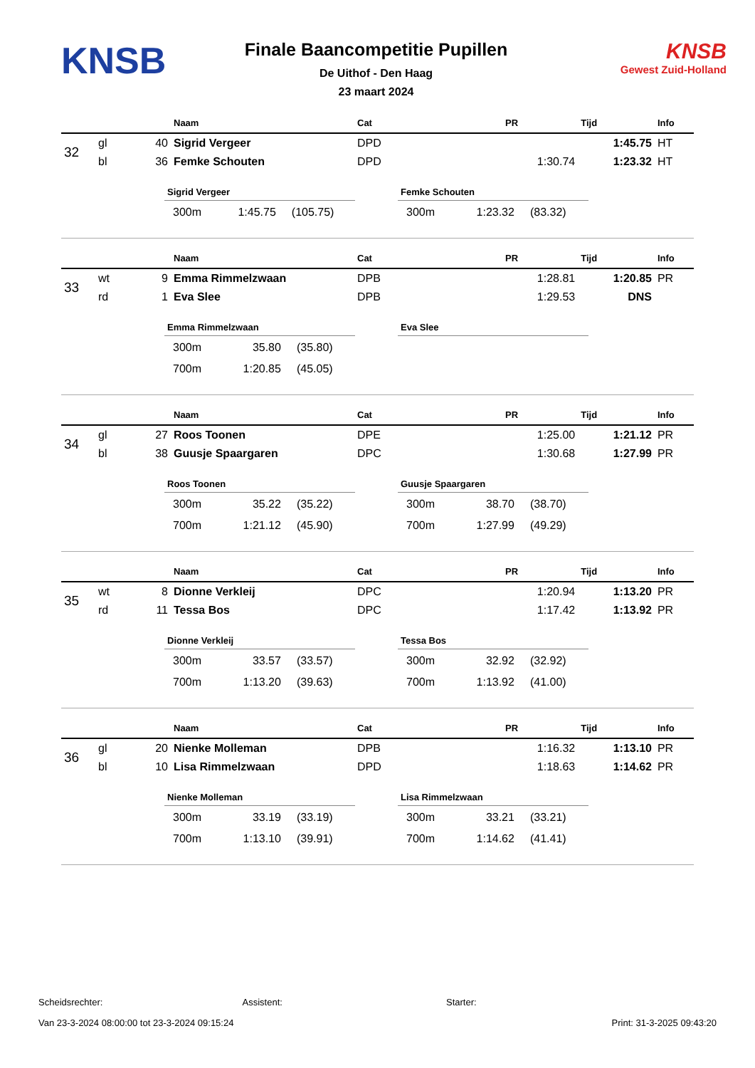KNSB
Finale Baancompetitie Pupillen
De Uithof - Den Haag
23 maart 2024
KNSB
Gewest Zuid-Holland
| | | | Naam | Cat | PR | Tijd | Info |
| --- | --- | --- | --- | --- | --- | --- | --- |
| 32 | gl | 40 | Sigrid Vergeer | DPD | | 1:45.75 | HT |
| | bl | 36 | Femke Schouten | DPD | 1:30.74 | 1:23.32 | HT |
Sigrid Vergeer
| 300m | 1:45.75 | (105.75) |
Femke Schouten
| 300m | 1:23.32 | (83.32) |
| | | | Naam | Cat | PR | Tijd | Info |
| --- | --- | --- | --- | --- | --- | --- | --- |
| 33 | wt | 9 | Emma Rimmelzwaan | DPB | 1:28.81 | 1:20.85 | PR |
| | rd | 1 | Eva Slee | DPB | 1:29.53 | DNS | |
Emma Rimmelzwaan
| 300m | 35.80 | (35.80) |
| 700m | 1:20.85 | (45.05) |
Eva Slee
| | | | Naam | Cat | PR | Tijd | Info |
| --- | --- | --- | --- | --- | --- | --- | --- |
| 34 | gl | 27 | Roos Toonen | DPE | 1:25.00 | 1:21.12 | PR |
| | bl | 38 | Guusje Spaargaren | DPC | 1:30.68 | 1:27.99 | PR |
Roos Toonen
| 300m | 35.22 | (35.22) |
| 700m | 1:21.12 | (45.90) |
Guusje Spaargaren
| 300m | 38.70 | (38.70) |
| 700m | 1:27.99 | (49.29) |
| | | | Naam | Cat | PR | Tijd | Info |
| --- | --- | --- | --- | --- | --- | --- | --- |
| 35 | wt | 8 | Dionne Verkleij | DPC | 1:20.94 | 1:13.20 | PR |
| | rd | 11 | Tessa Bos | DPC | 1:17.42 | 1:13.92 | PR |
Dionne Verkleij
| 300m | 33.57 | (33.57) |
| 700m | 1:13.20 | (39.63) |
Tessa Bos
| 300m | 32.92 | (32.92) |
| 700m | 1:13.92 | (41.00) |
| | | | Naam | Cat | PR | Tijd | Info |
| --- | --- | --- | --- | --- | --- | --- | --- |
| 36 | gl | 20 | Nienke Molleman | DPB | 1:16.32 | 1:13.10 | PR |
| | bl | 10 | Lisa Rimmelzwaan | DPD | 1:18.63 | 1:14.62 | PR |
Nienke Molleman
| 300m | 33.19 | (33.19) |
| 700m | 1:13.10 | (39.91) |
Lisa Rimmelzwaan
| 300m | 33.21 | (33.21) |
| 700m | 1:14.62 | (41.41) |
Scheidsrechter: Assistent: Starter:
Van 23-3-2024 08:00:00 tot 23-3-2024 09:15:24 Print: 31-3-2025 09:43:20